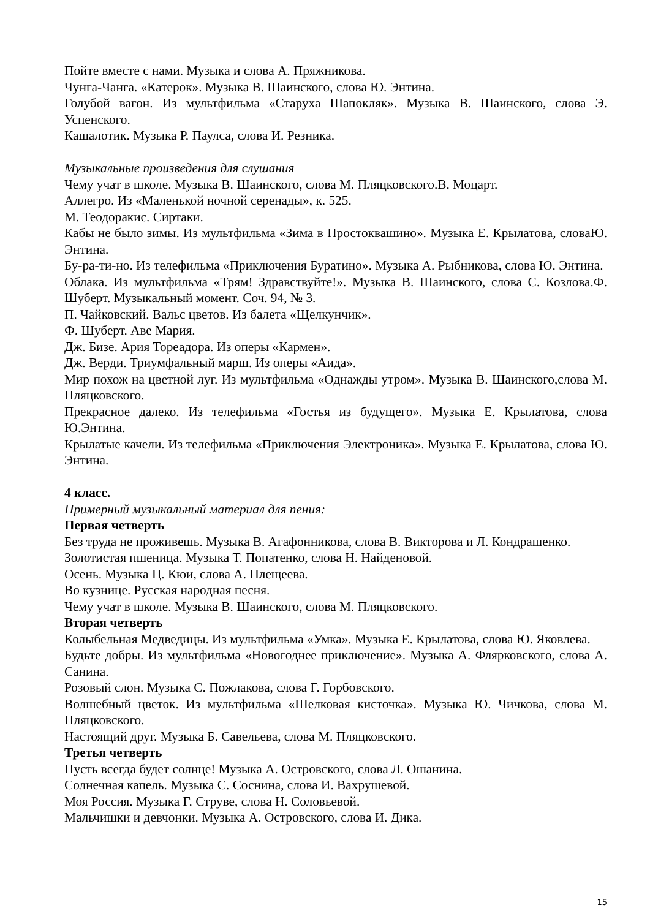Пойте вместе с нами. Музыка и слова А. Пряжникова.
Чунга-Чанга. «Катерок». Музыка В. Шаинского, слова Ю. Энтина.
Голубой вагон. Из мультфильма «Старуха Шапокляк». Музыка В. Шаинского, слова Э. Успенского.
Кашалотик. Музыка Р. Паулса, слова И. Резника.
Музыкальные произведения для слушания
Чему учат в школе. Музыка В. Шаинского, слова М. Пляцковского.В. Моцарт.
Аллегро. Из «Маленькой ночной серенады», к. 525.
М. Теодоракис. Сиртаки.
Кабы не было зимы. Из мультфильма «Зима в Простоквашино». Музыка Е. Крылатова, словаЮ. Энтина.
Бу-ра-ти-но. Из телефильма «Приключения Буратино». Музыка А. Рыбникова, слова Ю. Энтина.
Облака. Из мультфильма «Трям! Здравствуйте!». Музыка В. Шаинского, слова С. Козлова.Ф. Шуберт. Музыкальный момент. Соч. 94, № 3.
П. Чайковский. Вальс цветов. Из балета «Щелкунчик».
Ф. Шуберт. Аве Мария.
Дж. Бизе. Ария Тореадора. Из оперы «Кармен».
Дж. Верди. Триумфальный марш. Из оперы «Аида».
Мир похож на цветной луг. Из мультфильма «Однажды утром». Музыка В. Шаинского,слова М. Пляцковского.
Прекрасное далеко. Из телефильма «Гостья из будущего». Музыка Е. Крылатова, слова Ю.Энтина.
Крылатые качели. Из телефильма «Приключения Электроника». Музыка Е. Крылатова, слова Ю. Энтина.
4 класс.
Примерный музыкальный материал для пения:
Первая четверть
Без труда не проживешь. Музыка В. Агафонникова, слова В. Викторова и Л. Кондрашенко.
Золотистая пшеница. Музыка Т. Попатенко, слова Н. Найденовой.
Осень. Музыка Ц. Кюи, слова А. Плещеева.
Во кузнице. Русская народная песня.
Чему учат в школе. Музыка В. Шаинского, слова М. Пляцковского.
Вторая четверть
Колыбельная Медведицы. Из мультфильма «Умка». Музыка Е. Крылатова, слова Ю. Яковлева.
Будьте добры. Из мультфильма «Новогоднее приключение». Музыка А. Флярковского, слова А. Санина.
Розовый слон. Музыка С. Пожлакова, слова Г. Горбовского.
Волшебный цветок. Из мультфильма «Шелковая кисточка». Музыка Ю. Чичкова, слова М. Пляцковского.
Настоящий друг. Музыка Б. Савельева, слова М. Пляцковского.
Третья четверть
Пусть всегда будет солнце! Музыка А. Островского, слова Л. Ошанина.
Солнечная капель. Музыка С. Соснина, слова И. Вахрушевой.
Моя Россия. Музыка Г. Струве, слова Н. Соловьевой.
Мальчишки и девчонки. Музыка А. Островского, слова И. Дика.
15